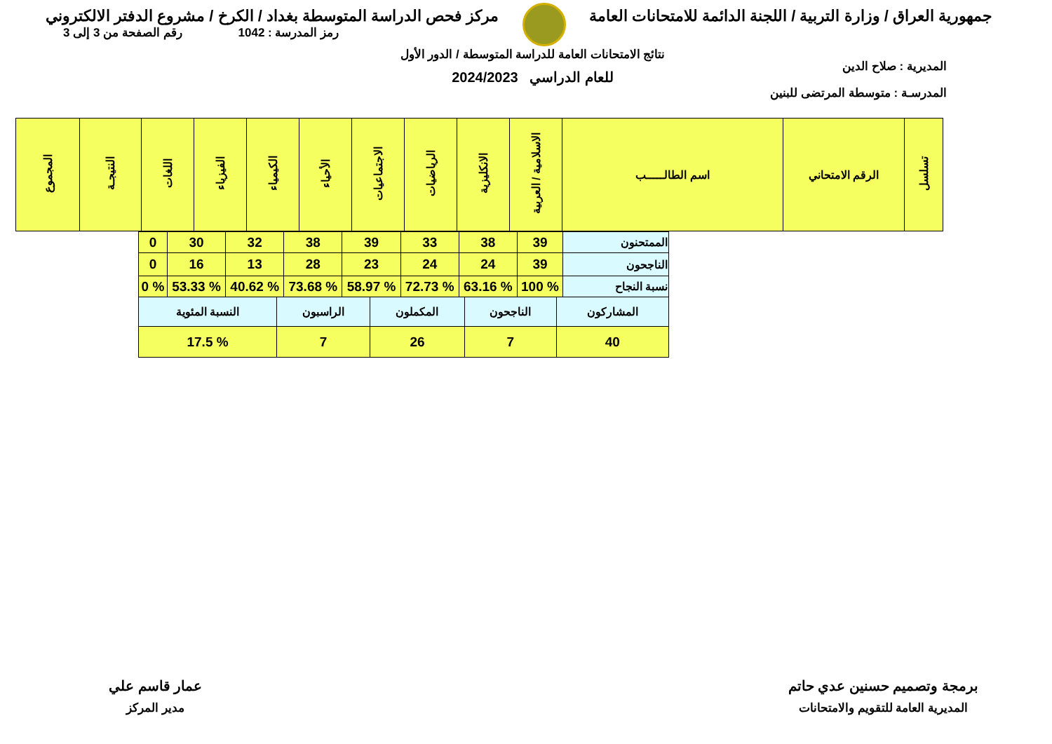جمهورية العراق / وزارة التربية / اللجنة الدائمة للامتحانات العامة
مركز فحص الدراسة المتوسطة بغداد / الكرخ / مشروع الدفتر الالكتروني
رمز المدرسة : 1042 رقم الصفحة من 3 إلى 3
المديرية : صلاح الدين
المدرسـة : متوسطة المرتضى للبنين
نتائج الامتحانات العامة للدراسة المتوسطة / الدور الأول
للعام الدراسي 2024/2023
| تسلسل | الرقم الامتحاني | اسم الطالـــــب | الاسلامية / العربية | الانكليزية | الرياضيات | الاجتماعيات | الأحياء | الكيمياء | الفيزياء | اللغات | النتيجـة | المجموع |
| --- | --- | --- | --- | --- | --- | --- | --- | --- | --- | --- | --- | --- |
| الممتحنون | 39 | 38 | 33 | 39 | 38 | 32 | 30 | 0 |
| الناجحون | 39 | 24 | 24 | 23 | 28 | 13 | 16 | 0 |
| نسبة النجاح | % 100 | % 63.16 | % 72.73 | % 58.97 | % 73.68 | % 40.62 | % 53.33 | % 0 |
| المشاركون | الناجحون | المكملون | الراسبون | النسبة المئوية |
| 40 | 7 | 26 | 7 | % 17.5 |
برمجة وتصميم حسنين عدي حاتم
المديرية العامة للتقويم والامتحانات
عمار قاسم علي
مدير المركز